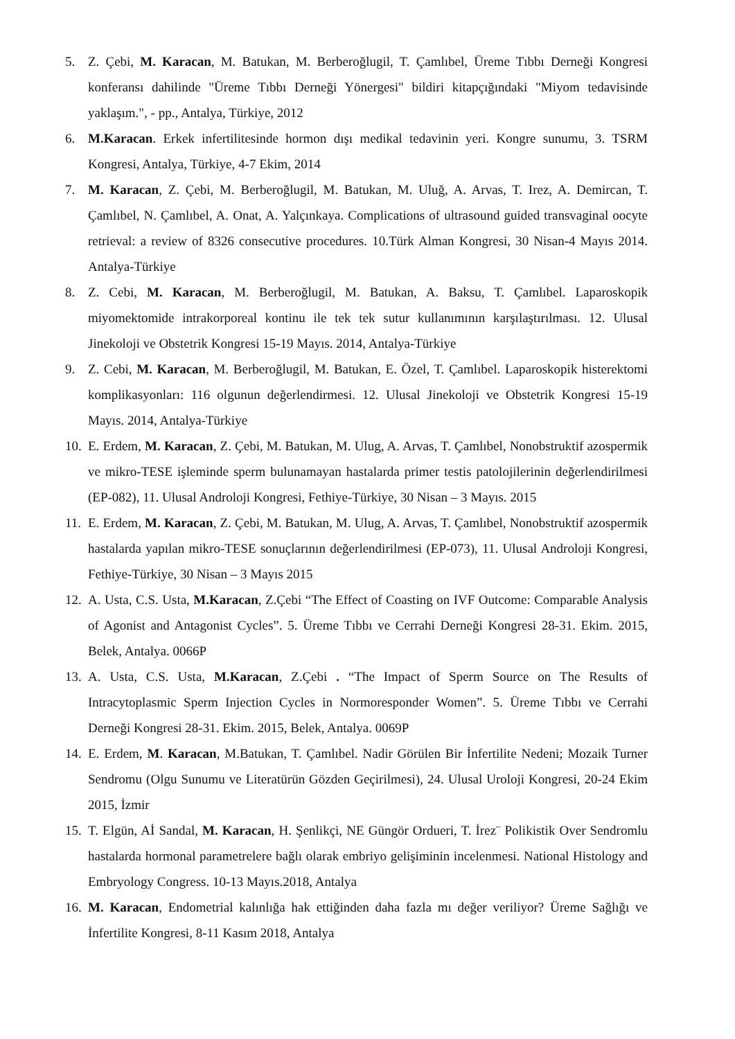5. Z. Çebi, M. Karacan, M. Batukan, M. Berberoğlugil, T. Çamlıbel, Üreme Tıbbı Derneği Kongresi konferansı dahilinde "Üreme Tıbbı Derneği Yönergesi" bildiri kitapçığındaki "Miyom tedavisinde yaklaşım.", - pp., Antalya, Türkiye, 2012
6. M.Karacan. Erkek infertilitesinde hormon dışı medikal tedavinin yeri. Kongre sunumu, 3. TSRM Kongresi, Antalya, Türkiye, 4-7 Ekim, 2014
7. M. Karacan, Z. Çebi, M. Berberoğlugil, M. Batukan, M. Uluğ, A. Arvas, T. Irez, A. Demircan, T. Çamlıbel, N. Çamlıbel, A. Onat, A. Yalçınkaya. Complications of ultrasound guided transvaginal oocyte retrieval: a review of 8326 consecutive procedures. 10.Türk Alman Kongresi, 30 Nisan-4 Mayıs 2014. Antalya-Türkiye
8. Z. Cebi, M. Karacan, M. Berberoğlugil, M. Batukan, A. Baksu, T. Çamlıbel. Laparoskopik miyomektomide intrakorporeal kontinu ile tek tek sutur kullanımının karşılaştırılması. 12. Ulusal Jinekoloji ve Obstetrik Kongresi 15-19 Mayıs. 2014, Antalya-Türkiye
9. Z. Cebi, M. Karacan, M. Berberoğlugil, M. Batukan, E. Özel, T. Çamlıbel. Laparoskopik histerektomi komplikasyonları: 116 olgunun değerlendirmesi. 12. Ulusal Jinekoloji ve Obstetrik Kongresi 15-19 Mayıs. 2014, Antalya-Türkiye
10.
E. Erdem, M. Karacan, Z. Çebi, M. Batukan, M. Ulug, A. Arvas, T. Çamlıbel, Nonobstruktif azospermik ve mikro-TESE işleminde sperm bulunamayan hastalarda primer testis patolojilerinin değerlendirilmesi (EP-082), 11. Ulusal Androloji Kongresi, Fethiye-Türkiye, 30 Nisan – 3 Mayıs. 2015
11.
E. Erdem, M. Karacan, Z. Çebi, M. Batukan, M. Ulug, A. Arvas, T. Çamlıbel, Nonobstruktif azospermik hastalarda yapılan mikro-TESE sonuçlarının değerlendirilmesi (EP-073), 11. Ulusal Androloji Kongresi, Fethiye-Türkiye, 30 Nisan – 3 Mayıs 2015
12.
A. Usta, C.S. Usta, M.Karacan, Z.Çebi “The Effect of Coasting on IVF Outcome: Comparable Analysis of Agonist and Antagonist Cycles”. 5. Üreme Tıbbı ve Cerrahi Derneği Kongresi 28-31. Ekim. 2015, Belek, Antalya. 0066P
13.
A. Usta, C.S. Usta, M.Karacan, Z.Çebi . “The Impact of Sperm Source on The Results of Intracytoplasmic Sperm Injection Cycles in Normoresponder Women”. 5. Üreme Tıbbı ve Cerrahi Derneği Kongresi 28-31. Ekim. 2015, Belek, Antalya. 0069P
14.
E. Erdem, M. Karacan, M.Batukan, T. Çamlıbel. Nadir Görülen Bir İnfertilite Nedeni; Mozaik Turner Sendromu (Olgu Sunumu ve Literatürün Gözden Geçirilmesi), 24. Ulusal Uroloji Kongresi, 20-24 Ekim 2015, İzmir
15.
T. Elgün, Aİ Sandal, M. Karacan, H. Şenlikçi, NE Güngör Ordueri, T. İrez¨ Polikistik Over Sendromlu hastalarda hormonal parametrelere bağlı olarak embriyo gelişiminin incelenmesi. National Histology and Embryology Congress. 10-13 Mayıs.2018, Antalya
16.
M. Karacan, Endometrial kalınlığa hak ettiğinden daha fazla mı değer veriliyor? Üreme Sağlığı ve İnfertilite Kongresi, 8-11 Kasım 2018, Antalya